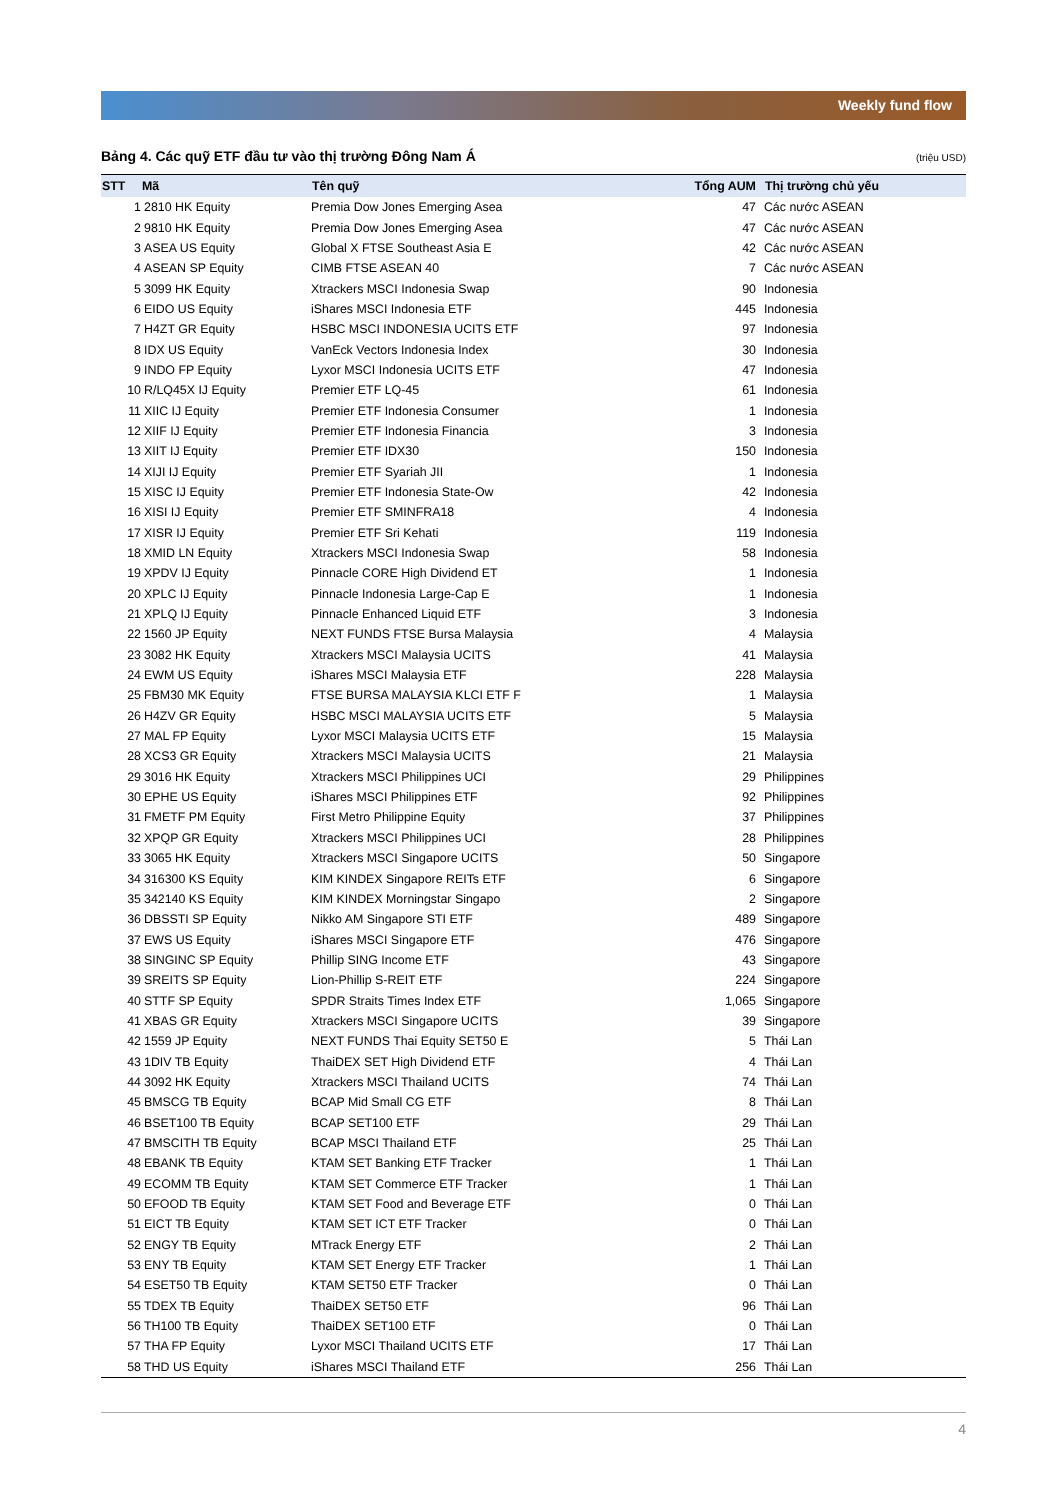Weekly fund flow
Bảng 4. Các quỹ ETF đầu tư vào thị trường Đông Nam Á (triệu USD)
| STT | Mã | Tên quỹ | Tổng AUM | Thị trường chủ yếu |
| --- | --- | --- | --- | --- |
| 1 | 2810 HK Equity | Premia Dow Jones Emerging Asea | 47 | Các nước ASEAN |
| 2 | 9810 HK Equity | Premia Dow Jones Emerging Asea | 47 | Các nước ASEAN |
| 3 | ASEA US Equity | Global X FTSE Southeast Asia E | 42 | Các nước ASEAN |
| 4 | ASEAN SP Equity | CIMB FTSE ASEAN 40 | 7 | Các nước ASEAN |
| 5 | 3099 HK Equity | Xtrackers MSCI Indonesia Swap | 90 | Indonesia |
| 6 | EIDO US Equity | iShares MSCI Indonesia ETF | 445 | Indonesia |
| 7 | H4ZT GR Equity | HSBC MSCI INDONESIA UCITS ETF | 97 | Indonesia |
| 8 | IDX US Equity | VanEck Vectors Indonesia Index | 30 | Indonesia |
| 9 | INDO FP Equity | Lyxor MSCI Indonesia UCITS ETF | 47 | Indonesia |
| 10 | R/LQ45X IJ Equity | Premier ETF LQ-45 | 61 | Indonesia |
| 11 | XIIC IJ Equity | Premier ETF Indonesia Consumer | 1 | Indonesia |
| 12 | XIIF IJ Equity | Premier ETF Indonesia Financia | 3 | Indonesia |
| 13 | XIIT IJ Equity | Premier ETF IDX30 | 150 | Indonesia |
| 14 | XIJI IJ Equity | Premier ETF Syariah JII | 1 | Indonesia |
| 15 | XISC IJ Equity | Premier ETF Indonesia State-Ow | 42 | Indonesia |
| 16 | XISI IJ Equity | Premier ETF SMINFRA18 | 4 | Indonesia |
| 17 | XISR IJ Equity | Premier ETF Sri Kehati | 119 | Indonesia |
| 18 | XMID LN Equity | Xtrackers MSCI Indonesia Swap | 58 | Indonesia |
| 19 | XPDV IJ Equity | Pinnacle CORE High Dividend ET | 1 | Indonesia |
| 20 | XPLC IJ Equity | Pinnacle Indonesia Large-Cap E | 1 | Indonesia |
| 21 | XPLQ IJ Equity | Pinnacle Enhanced Liquid ETF | 3 | Indonesia |
| 22 | 1560 JP Equity | NEXT FUNDS FTSE Bursa Malaysia | 4 | Malaysia |
| 23 | 3082 HK Equity | Xtrackers MSCI Malaysia UCITS | 41 | Malaysia |
| 24 | EWM US Equity | iShares MSCI Malaysia ETF | 228 | Malaysia |
| 25 | FBM30 MK Equity | FTSE BURSA MALAYSIA KLCI ETF F | 1 | Malaysia |
| 26 | H4ZV GR Equity | HSBC MSCI MALAYSIA UCITS ETF | 5 | Malaysia |
| 27 | MAL FP Equity | Lyxor MSCI Malaysia UCITS ETF | 15 | Malaysia |
| 28 | XCS3 GR Equity | Xtrackers MSCI Malaysia UCITS | 21 | Malaysia |
| 29 | 3016 HK Equity | Xtrackers MSCI Philippines UCI | 29 | Philippines |
| 30 | EPHE US Equity | iShares MSCI Philippines ETF | 92 | Philippines |
| 31 | FMETF PM Equity | First Metro Philippine Equity | 37 | Philippines |
| 32 | XPQP GR Equity | Xtrackers MSCI Philippines UCI | 28 | Philippines |
| 33 | 3065 HK Equity | Xtrackers MSCI Singapore UCITS | 50 | Singapore |
| 34 | 316300 KS Equity | KIM KINDEX Singapore REITs ETF | 6 | Singapore |
| 35 | 342140 KS Equity | KIM KINDEX Morningstar Singapo | 2 | Singapore |
| 36 | DBSSTI SP Equity | Nikko AM Singapore STI ETF | 489 | Singapore |
| 37 | EWS US Equity | iShares MSCI Singapore ETF | 476 | Singapore |
| 38 | SINGINC SP Equity | Phillip SING Income ETF | 43 | Singapore |
| 39 | SREITS SP Equity | Lion-Phillip S-REIT ETF | 224 | Singapore |
| 40 | STTF SP Equity | SPDR Straits Times Index ETF | 1,065 | Singapore |
| 41 | XBAS GR Equity | Xtrackers MSCI Singapore UCITS | 39 | Singapore |
| 42 | 1559 JP Equity | NEXT FUNDS Thai Equity SET50 E | 5 | Thái Lan |
| 43 | 1DIV TB Equity | ThaiDEX SET High Dividend ETF | 4 | Thái Lan |
| 44 | 3092 HK Equity | Xtrackers MSCI Thailand UCITS | 74 | Thái Lan |
| 45 | BMSCG TB Equity | BCAP Mid Small CG ETF | 8 | Thái Lan |
| 46 | BSET100 TB Equity | BCAP SET100 ETF | 29 | Thái Lan |
| 47 | BMSCITH TB Equity | BCAP MSCI Thailand ETF | 25 | Thái Lan |
| 48 | EBANK TB Equity | KTAM SET Banking ETF Tracker | 1 | Thái Lan |
| 49 | ECOMM TB Equity | KTAM SET Commerce ETF Tracker | 1 | Thái Lan |
| 50 | EFOOD TB Equity | KTAM SET Food and Beverage ETF | 0 | Thái Lan |
| 51 | EICT TB Equity | KTAM SET ICT ETF Tracker | 0 | Thái Lan |
| 52 | ENGY TB Equity | MTrack Energy ETF | 2 | Thái Lan |
| 53 | ENY TB Equity | KTAM SET Energy ETF Tracker | 1 | Thái Lan |
| 54 | ESET50 TB Equity | KTAM SET50 ETF Tracker | 0 | Thái Lan |
| 55 | TDEX TB Equity | ThaiDEX SET50 ETF | 96 | Thái Lan |
| 56 | TH100 TB Equity | ThaiDEX SET100 ETF | 0 | Thái Lan |
| 57 | THA FP Equity | Lyxor MSCI Thailand UCITS ETF | 17 | Thái Lan |
| 58 | THD US Equity | iShares MSCI Thailand ETF | 256 | Thái Lan |
4